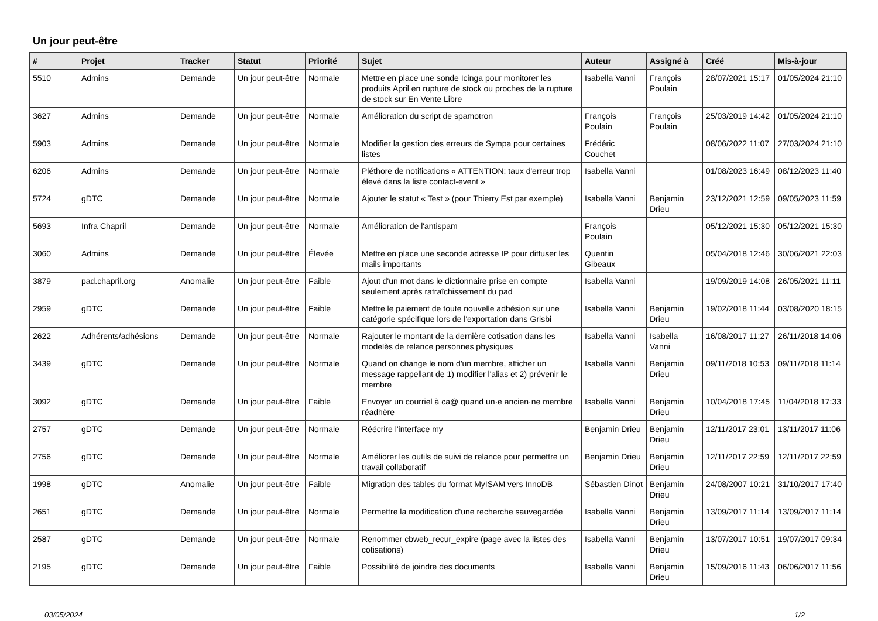Un jour peut-être
| # | Projet | Tracker | Statut | Priorité | Sujet | Auteur | Assigné à | Créé | Mis-à-jour |
| --- | --- | --- | --- | --- | --- | --- | --- | --- | --- |
| 5510 | Admins | Demande | Un jour peut-être | Normale | Mettre en place une sonde Icinga pour monitorer les produits April en rupture de stock ou proches de la rupture de stock sur En Vente Libre | Isabella Vanni | François Poulain | 28/07/2021 15:17 | 01/05/2024 21:10 |
| 3627 | Admins | Demande | Un jour peut-être | Normale | Amélioration du script de spamotron | François Poulain | François Poulain | 25/03/2019 14:42 | 01/05/2024 21:10 |
| 5903 | Admins | Demande | Un jour peut-être | Normale | Modifier la gestion des erreurs de Sympa pour certaines listes | Frédéric Couchet | | 08/06/2022 11:07 | 27/03/2024 21:10 |
| 6206 | Admins | Demande | Un jour peut-être | Normale | Pléthore de notifications « ATTENTION: taux d'erreur trop élevé dans la liste contact-event » | Isabella Vanni | | 01/08/2023 16:49 | 08/12/2023 11:40 |
| 5724 | gDTC | Demande | Un jour peut-être | Normale | Ajouter le statut « Test » (pour Thierry Est par exemple) | Isabella Vanni | Benjamin Drieu | 23/12/2021 12:59 | 09/05/2023 11:59 |
| 5693 | Infra Chapril | Demande | Un jour peut-être | Normale | Amélioration de l'antispam | François Poulain | | 05/12/2021 15:30 | 05/12/2021 15:30 |
| 3060 | Admins | Demande | Un jour peut-être | Élevée | Mettre en place une seconde adresse IP pour diffuser les mails importants | Quentin Gibeaux | | 05/04/2018 12:46 | 30/06/2021 22:03 |
| 3879 | pad.chapril.org | Anomalie | Un jour peut-être | Faible | Ajout d'un mot dans le dictionnaire prise en compte seulement après rafraîchissement du pad | Isabella Vanni | | 19/09/2019 14:08 | 26/05/2021 11:11 |
| 2959 | gDTC | Demande | Un jour peut-être | Faible | Mettre le paiement de toute nouvelle adhésion sur une catégorie spécifique lors de l'exportation dans Grisbi | Isabella Vanni | Benjamin Drieu | 19/02/2018 11:44 | 03/08/2020 18:15 |
| 2622 | Adhérents/adhésions | Demande | Un jour peut-être | Normale | Rajouter le montant de la dernière cotisation dans les modelès de relance personnes physiques | Isabella Vanni | Isabella Vanni | 16/08/2017 11:27 | 26/11/2018 14:06 |
| 3439 | gDTC | Demande | Un jour peut-être | Normale | Quand on change le nom d'un membre, afficher un message rappellant de 1) modifier l'alias et 2) prévenir le membre | Isabella Vanni | Benjamin Drieu | 09/11/2018 10:53 | 09/11/2018 11:14 |
| 3092 | gDTC | Demande | Un jour peut-être | Faible | Envoyer un courriel à ca@ quand un·e ancien·ne membre réadhère | Isabella Vanni | Benjamin Drieu | 10/04/2018 17:45 | 11/04/2018 17:33 |
| 2757 | gDTC | Demande | Un jour peut-être | Normale | Réécrire l'interface my | Benjamin Drieu | Benjamin Drieu | 12/11/2017 23:01 | 13/11/2017 11:06 |
| 2756 | gDTC | Demande | Un jour peut-être | Normale | Améliorer les outils de suivi de relance pour permettre un travail collaboratif | Benjamin Drieu | Benjamin Drieu | 12/11/2017 22:59 | 12/11/2017 22:59 |
| 1998 | gDTC | Anomalie | Un jour peut-être | Faible | Migration des tables du format MyISAM vers InnoDB | Sébastien Dinot | Benjamin Drieu | 24/08/2007 10:21 | 31/10/2017 17:40 |
| 2651 | gDTC | Demande | Un jour peut-être | Normale | Permettre la modification d'une recherche sauvegardée | Isabella Vanni | Benjamin Drieu | 13/09/2017 11:14 | 13/09/2017 11:14 |
| 2587 | gDTC | Demande | Un jour peut-être | Normale | Renommer cbweb_recur_expire (page avec la listes des cotisations) | Isabella Vanni | Benjamin Drieu | 13/07/2017 10:51 | 19/07/2017 09:34 |
| 2195 | gDTC | Demande | Un jour peut-être | Faible | Possibilité de joindre des documents | Isabella Vanni | Benjamin Drieu | 15/09/2016 11:43 | 06/06/2017 11:56 |
03/05/2024 1/2